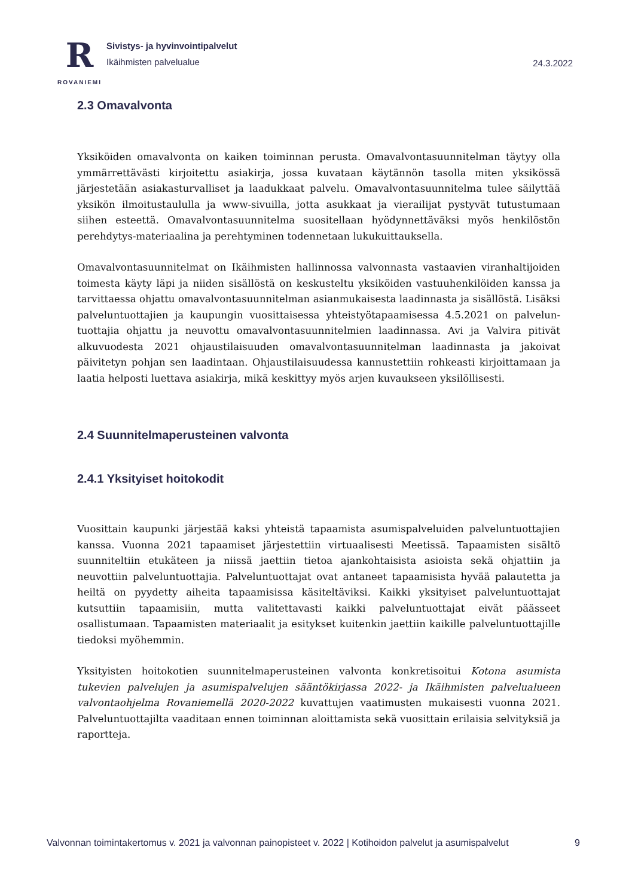R
ROVANIEMI
Sivistys- ja hyvinvointipalvelut
Ikäihmisten palvelualue
24.3.2022
2.3 Omavalvonta
Yksiköiden omavalvonta on kaiken toiminnan perusta. Omavalvontasuunnitelman täytyy olla ymmärrettävästi kirjoitettu asiakirja, jossa kuvataan käytännön tasolla miten yksikössä järjestetään asiakasturvalliset ja laadukkaat palvelu. Omavalvontasuunnitelma tulee säilyttää yksikön ilmoitustaululla ja www-sivuilla, jotta asukkaat ja vierailijat pystyvät tutustumaan siihen esteettä. Omavalvontasuunnitelma suositellaan hyödynnettäväksi myös henkilöstön perehdytys-materiaalina ja perehtyminen todennetaan lukukuittauksella.
Omavalvontasuunnitelmat on Ikäihmisten hallinnossa valvonnasta vastaavien viranhaltijoiden toimesta käyty läpi ja niiden sisällöstä on keskusteltu yksiköiden vastuuhenkilöiden kanssa ja tarvittaessa ohjattu omavalvontasuunnitelman asianmukaisesta laadinnasta ja sisällöstä. Lisäksi palveluntuottajien ja kaupungin vuosittaisessa yhteistyötapaamisessa 4.5.2021 on palvelun-tuottajia ohjattu ja neuvottu omavalvontasuunnitelmien laadinnassa. Avi ja Valvira pitivät alkuvuodesta 2021 ohjaustilaisuuden omavalvontasuunnitelman laadinnasta ja jakoivat päivitetyn pohjan sen laadintaan. Ohjaustilaisuudessa kannustettiin rohkeasti kirjoittamaan ja laatia helposti luettava asiakirja, mikä keskittyy myös arjen kuvaukseen yksilöllisesti.
2.4 Suunnitelmaperusteinen valvonta
2.4.1 Yksityiset hoitokodit
Vuosittain kaupunki järjestää kaksi yhteistä tapaamista asumispalveluiden palveluntuottajien kanssa. Vuonna 2021 tapaamiset järjestettiin virtuaalisesti Meetissä. Tapaamisten sisältö suunniteltiin etukäteen ja niissä jaettiin tietoa ajankohtaisista asioista sekä ohjattiin ja neuvottiin palveluntuottajia. Palveluntuottajat ovat antaneet tapaamisista hyvää palautetta ja heiltä on pyydetty aiheita tapaamisissa käsiteltäviksi. Kaikki yksityiset palveluntuottajat kutsuttiin tapaamisiin, mutta valitettavasti kaikki palveluntuottajat eivät päässeet osallistumaan. Tapaamisten materiaalit ja esitykset kuitenkin jaettiin kaikille palveluntuottajille tiedoksi myöhemmin.
Yksityisten hoitokotien suunnitelmaperusteinen valvonta konkretisoitui Kotona asumista tukevien palvelujen ja asumispalvelujen sääntökirjassa 2022- ja Ikäihmisten palvelualueen valvontaohjelma Rovaniemellä 2020-2022 kuvattujen vaatimusten mukaisesti vuonna 2021. Palveluntuottajilta vaaditaan ennen toiminnan aloittamista sekä vuosittain erilaisia selvityksiä ja raportteja.
Valvonnan toimintakertomus v. 2021 ja valvonnan painopisteet v. 2022 | Kotihoidon palvelut ja asumispalvelut 9